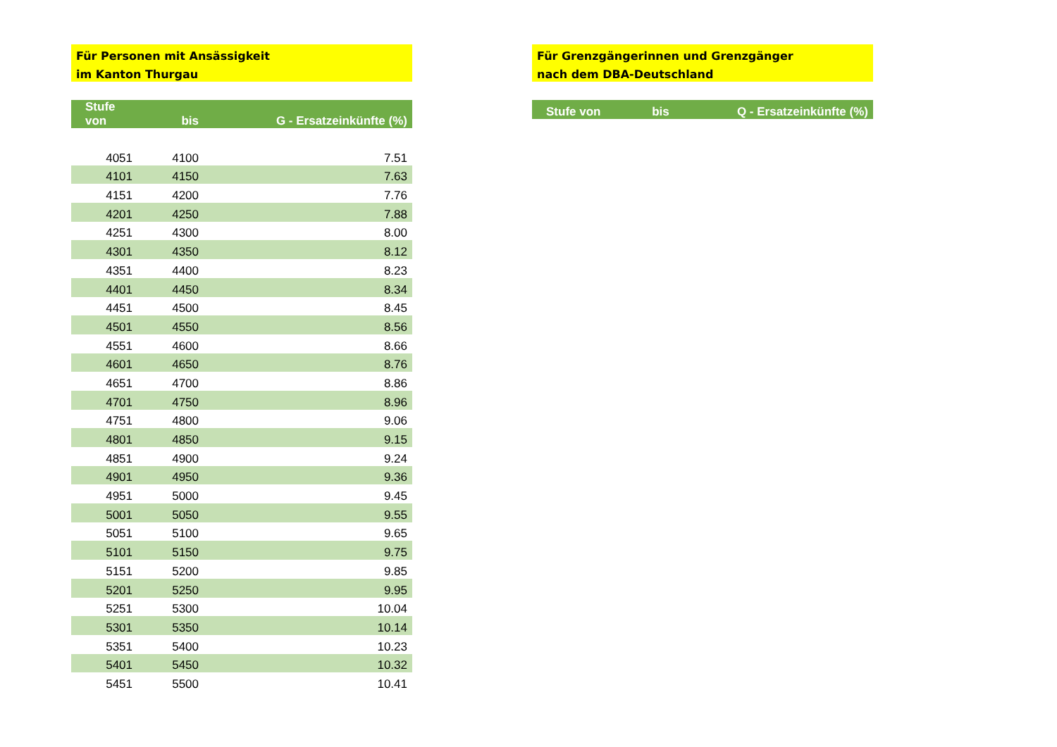Für Personen mit Ansässigkeit
im Kanton Thurgau
| Stufe von | bis | G - Ersatzeinkünfte (%) |
| --- | --- | --- |
| 4051 | 4100 | 7.51 |
| 4101 | 4150 | 7.63 |
| 4151 | 4200 | 7.76 |
| 4201 | 4250 | 7.88 |
| 4251 | 4300 | 8.00 |
| 4301 | 4350 | 8.12 |
| 4351 | 4400 | 8.23 |
| 4401 | 4450 | 8.34 |
| 4451 | 4500 | 8.45 |
| 4501 | 4550 | 8.56 |
| 4551 | 4600 | 8.66 |
| 4601 | 4650 | 8.76 |
| 4651 | 4700 | 8.86 |
| 4701 | 4750 | 8.96 |
| 4751 | 4800 | 9.06 |
| 4801 | 4850 | 9.15 |
| 4851 | 4900 | 9.24 |
| 4901 | 4950 | 9.36 |
| 4951 | 5000 | 9.45 |
| 5001 | 5050 | 9.55 |
| 5051 | 5100 | 9.65 |
| 5101 | 5150 | 9.75 |
| 5151 | 5200 | 9.85 |
| 5201 | 5250 | 9.95 |
| 5251 | 5300 | 10.04 |
| 5301 | 5350 | 10.14 |
| 5351 | 5400 | 10.23 |
| 5401 | 5450 | 10.32 |
| 5451 | 5500 | 10.41 |
Für Grenzgängerinnen und Grenzgänger
nach dem DBA-Deutschland
| Stufe von | bis | Q - Ersatzeinkünfte (%) |
| --- | --- | --- |